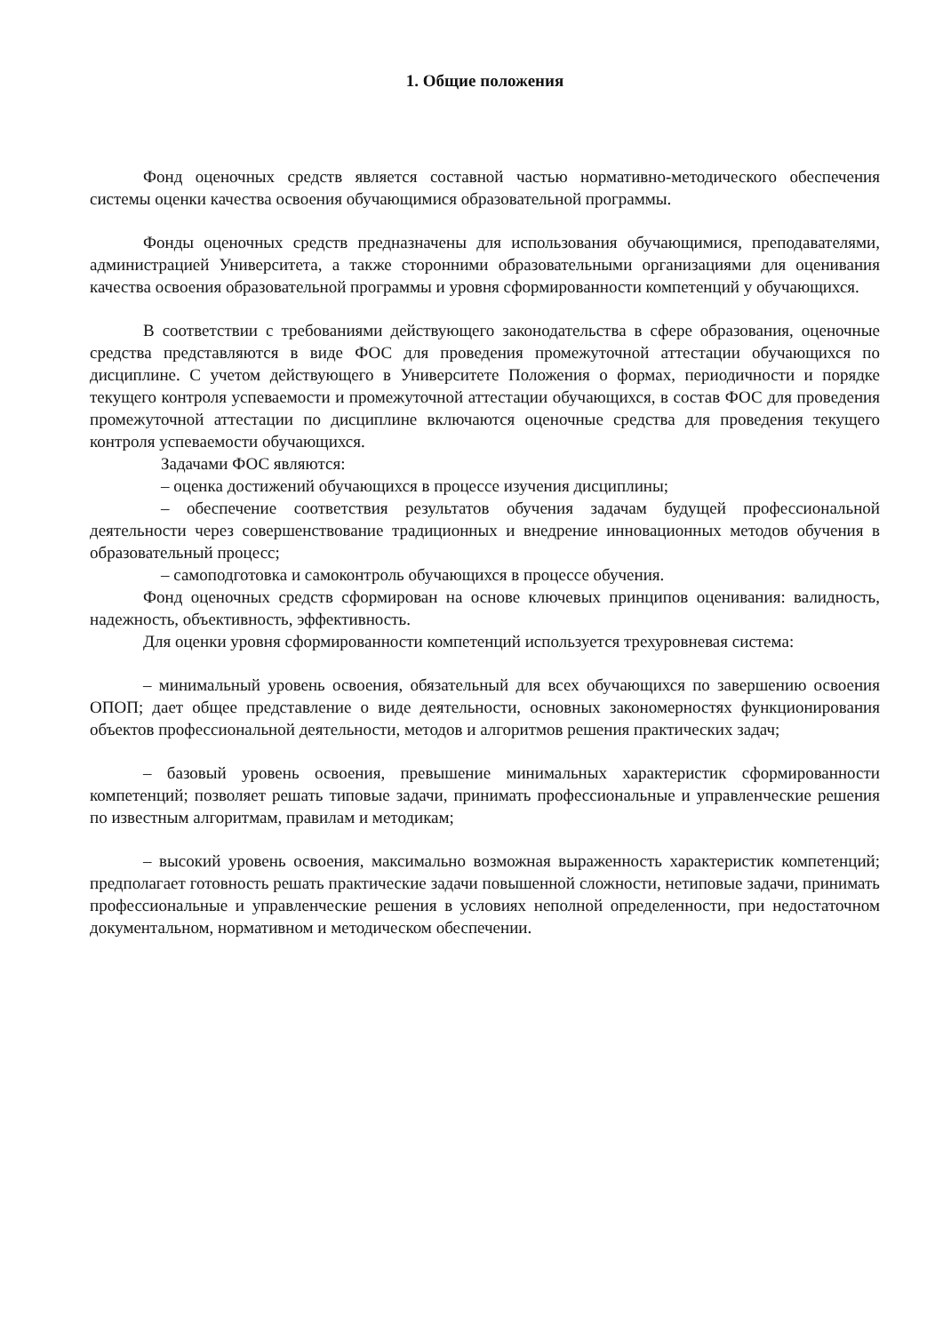1. Общие положения
Фонд оценочных средств является составной частью нормативно-методического обеспечения системы оценки качества освоения обучающимися образовательной программы.
Фонды оценочных средств предназначены для использования обучающимися, преподавателями, администрацией Университета, а также сторонними образовательными организациями для оценивания качества освоения образовательной программы и уровня сформированности компетенций у обучающихся.
В соответствии с требованиями действующего законодательства в сфере образования, оценочные средства представляются в виде ФОС для проведения промежуточной аттестации обучающихся по дисциплине. С учетом действующего в Университете Положения о формах, периодичности и порядке текущего контроля успеваемости и промежуточной аттестации обучающихся, в состав ФОС для проведения промежуточной аттестации по дисциплине включаются оценочные средства для проведения текущего контроля успеваемости обучающихся.
Задачами ФОС являются:
– оценка достижений обучающихся в процессе изучения дисциплины;
– обеспечение соответствия результатов обучения задачам будущей профессиональной деятельности через совершенствование традиционных и внедрение инновационных методов обучения в образовательный процесс;
– самоподготовка и самоконтроль обучающихся в процессе обучения.
Фонд оценочных средств сформирован на основе ключевых принципов оценивания: валидность, надежность, объективность, эффективность.
Для оценки уровня сформированности компетенций используется трехуровневая система:
– минимальный уровень освоения, обязательный для всех обучающихся по завершению освоения ОПОП; дает общее представление о виде деятельности, основных закономерностях функционирования объектов профессиональной деятельности, методов и алгоритмов решения практических задач;
– базовый уровень освоения, превышение минимальных характеристик сформированности компетенций; позволяет решать типовые задачи, принимать профессиональные и управленческие решения по известным алгоритмам, правилам и методикам;
– высокий уровень освоения, максимально возможная выраженность характеристик компетенций; предполагает готовность решать практические задачи повышенной сложности, нетиповые задачи, принимать профессиональные и управленческие решения в условиях неполной определенности, при недостаточном документальном, нормативном и методическом обеспечении.